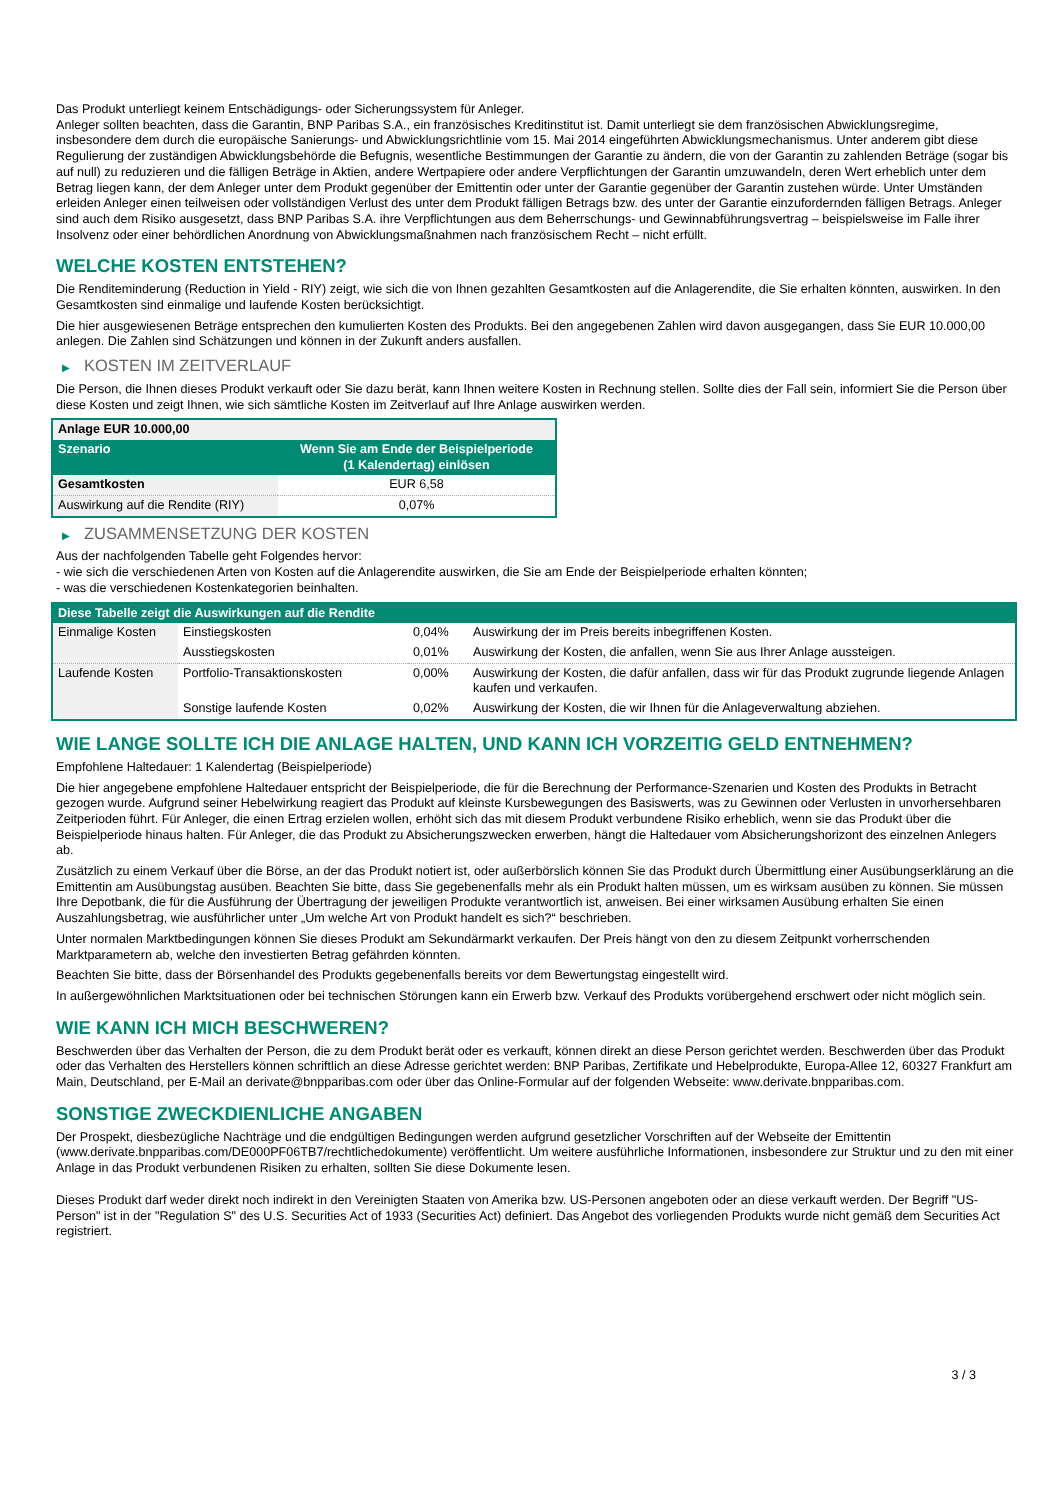Das Produkt unterliegt keinem Entschädigungs- oder Sicherungssystem für Anleger.
Anleger sollten beachten, dass die Garantin, BNP Paribas S.A., ein französisches Kreditinstitut ist. Damit unterliegt sie dem französischen Abwicklungsregime, insbesondere dem durch die europäische Sanierungs- und Abwicklungsrichtlinie vom 15. Mai 2014 eingeführten Abwicklungsmechanismus. Unter anderem gibt diese Regulierung der zuständigen Abwicklungsbehörde die Befugnis, wesentliche Bestimmungen der Garantie zu ändern, die von der Garantin zu zahlenden Beträge (sogar bis auf null) zu reduzieren und die fälligen Beträge in Aktien, andere Wertpapiere oder andere Verpflichtungen der Garantin umzuwandeln, deren Wert erheblich unter dem Betrag liegen kann, der dem Anleger unter dem Produkt gegenüber der Emittentin oder unter der Garantie gegenüber der Garantin zustehen würde. Unter Umständen erleiden Anleger einen teilweisen oder vollständigen Verlust des unter dem Produkt fälligen Betrags bzw. des unter der Garantie einzufordernden fälligen Betrags. Anleger sind auch dem Risiko ausgesetzt, dass BNP Paribas S.A. ihre Verpflichtungen aus dem Beherrschungs- und Gewinnabführungsvertrag – beispielsweise im Falle ihrer Insolvenz oder einer behördlichen Anordnung von Abwicklungsmaßnahmen nach französischem Recht – nicht erfüllt.
WELCHE KOSTEN ENTSTEHEN?
Die Renditeminderung (Reduction in Yield - RIY) zeigt, wie sich die von Ihnen gezahlten Gesamtkosten auf die Anlagerendite, die Sie erhalten könnten, auswirken. In den Gesamtkosten sind einmalige und laufende Kosten berücksichtigt.
Die hier ausgewiesenen Beträge entsprechen den kumulierten Kosten des Produkts. Bei den angegebenen Zahlen wird davon ausgegangen, dass Sie EUR 10.000,00 anlegen. Die Zahlen sind Schätzungen und können in der Zukunft anders ausfallen.
▶ KOSTEN IM ZEITVERLAUF
Die Person, die Ihnen dieses Produkt verkauft oder Sie dazu berät, kann Ihnen weitere Kosten in Rechnung stellen. Sollte dies der Fall sein, informiert Sie die Person über diese Kosten und zeigt Ihnen, wie sich sämtliche Kosten im Zeitverlauf auf Ihre Anlage auswirken werden.
| Anlage EUR 10.000,00 | |
| Szenario | Wenn Sie am Ende der Beispielperiode (1 Kalendertag) einlösen |
| Gesamtkosten | EUR 6,58 |
| Auswirkung auf die Rendite (RIY) | 0,07% |
▶ ZUSAMMENSETZUNG DER KOSTEN
Aus der nachfolgenden Tabelle geht Folgendes hervor:
- wie sich die verschiedenen Arten von Kosten auf die Anlagerendite auswirken, die Sie am Ende der Beispielperiode erhalten könnten;
- was die verschiedenen Kostenkategorien beinhalten.
| Diese Tabelle zeigt die Auswirkungen auf die Rendite | | | |
| --- | --- | --- | --- |
| Einmalige Kosten | Einstiegskosten | 0,04% | Auswirkung der im Preis bereits inbegriffenen Kosten. |
| | Ausstiegskosten | 0,01% | Auswirkung der Kosten, die anfallen, wenn Sie aus Ihrer Anlage aussteigen. |
| Laufende Kosten | Portfolio-Transaktionskosten | 0,00% | Auswirkung der Kosten, die dafür anfallen, dass wir für das Produkt zugrunde liegende Anlagen kaufen und verkaufen. |
| | Sonstige laufende Kosten | 0,02% | Auswirkung der Kosten, die wir Ihnen für die Anlageverwaltung abziehen. |
WIE LANGE SOLLTE ICH DIE ANLAGE HALTEN, UND KANN ICH VORZEITIG GELD ENTNEHMEN?
Empfohlene Haltedauer: 1 Kalendertag (Beispielperiode)
Die hier angegebene empfohlene Haltedauer entspricht der Beispielperiode, die für die Berechnung der Performance-Szenarien und Kosten des Produkts in Betracht gezogen wurde. Aufgrund seiner Hebelwirkung reagiert das Produkt auf kleinste Kursbewegungen des Basiswerts, was zu Gewinnen oder Verlusten in unvorhersehbaren Zeitperioden führt. Für Anleger, die einen Ertrag erzielen wollen, erhöht sich das mit diesem Produkt verbundene Risiko erheblich, wenn sie das Produkt über die Beispielperiode hinaus halten. Für Anleger, die das Produkt zu Absicherungszwecken erwerben, hängt die Haltedauer vom Absicherungshorizont des einzelnen Anlegers ab.
Zusätzlich zu einem Verkauf über die Börse, an der das Produkt notiert ist, oder außerbörslich können Sie das Produkt durch Übermittlung einer Ausübungserklärung an die Emittentin am Ausübungstag ausüben. Beachten Sie bitte, dass Sie gegebenenfalls mehr als ein Produkt halten müssen, um es wirksam ausüben zu können. Sie müssen Ihre Depotbank, die für die Ausführung der Übertragung der jeweiligen Produkte verantwortlich ist, anweisen. Bei einer wirksamen Ausübung erhalten Sie einen Auszahlungsbetrag, wie ausführlicher unter „Um welche Art von Produkt handelt es sich?“ beschrieben.
Unter normalen Marktbedingungen können Sie dieses Produkt am Sekundärmarkt verkaufen. Der Preis hängt von den zu diesem Zeitpunkt vorherrschenden Marktparametern ab, welche den investierten Betrag gefährden könnten.
Beachten Sie bitte, dass der Börsenhandel des Produkts gegebenenfalls bereits vor dem Bewertungstag eingestellt wird.
In außergewöhnlichen Marktsituationen oder bei technischen Störungen kann ein Erwerb bzw. Verkauf des Produkts vorübergehend erschwert oder nicht möglich sein.
WIE KANN ICH MICH BESCHWEREN?
Beschwerden über das Verhalten der Person, die zu dem Produkt berät oder es verkauft, können direkt an diese Person gerichtet werden. Beschwerden über das Produkt oder das Verhalten des Herstellers können schriftlich an diese Adresse gerichtet werden: BNP Paribas, Zertifikate und Hebelprodukte, Europa-Allee 12, 60327 Frankfurt am Main, Deutschland, per E-Mail an derivate@bnpparibas.com oder über das Online-Formular auf der folgenden Webseite: www.derivate.bnpparibas.com.
SONSTIGE ZWECKDIENLICHE ANGABEN
Der Prospekt, diesbezügliche Nachträge und die endgültigen Bedingungen werden aufgrund gesetzlicher Vorschriften auf der Webseite der Emittentin (www.derivate.bnpparibas.com/DE000PF06TB7/rechtlichedokumente) veröffentlicht. Um weitere ausführliche Informationen, insbesondere zur Struktur und zu den mit einer Anlage in das Produkt verbundenen Risiken zu erhalten, sollten Sie diese Dokumente lesen.
Dieses Produkt darf weder direkt noch indirekt in den Vereinigten Staaten von Amerika bzw. US-Personen angeboten oder an diese verkauft werden. Der Begriff "US-Person" ist in der "Regulation S" des U.S. Securities Act of 1933 (Securities Act) definiert. Das Angebot des vorliegenden Produkts wurde nicht gemäß dem Securities Act registriert.
3 / 3